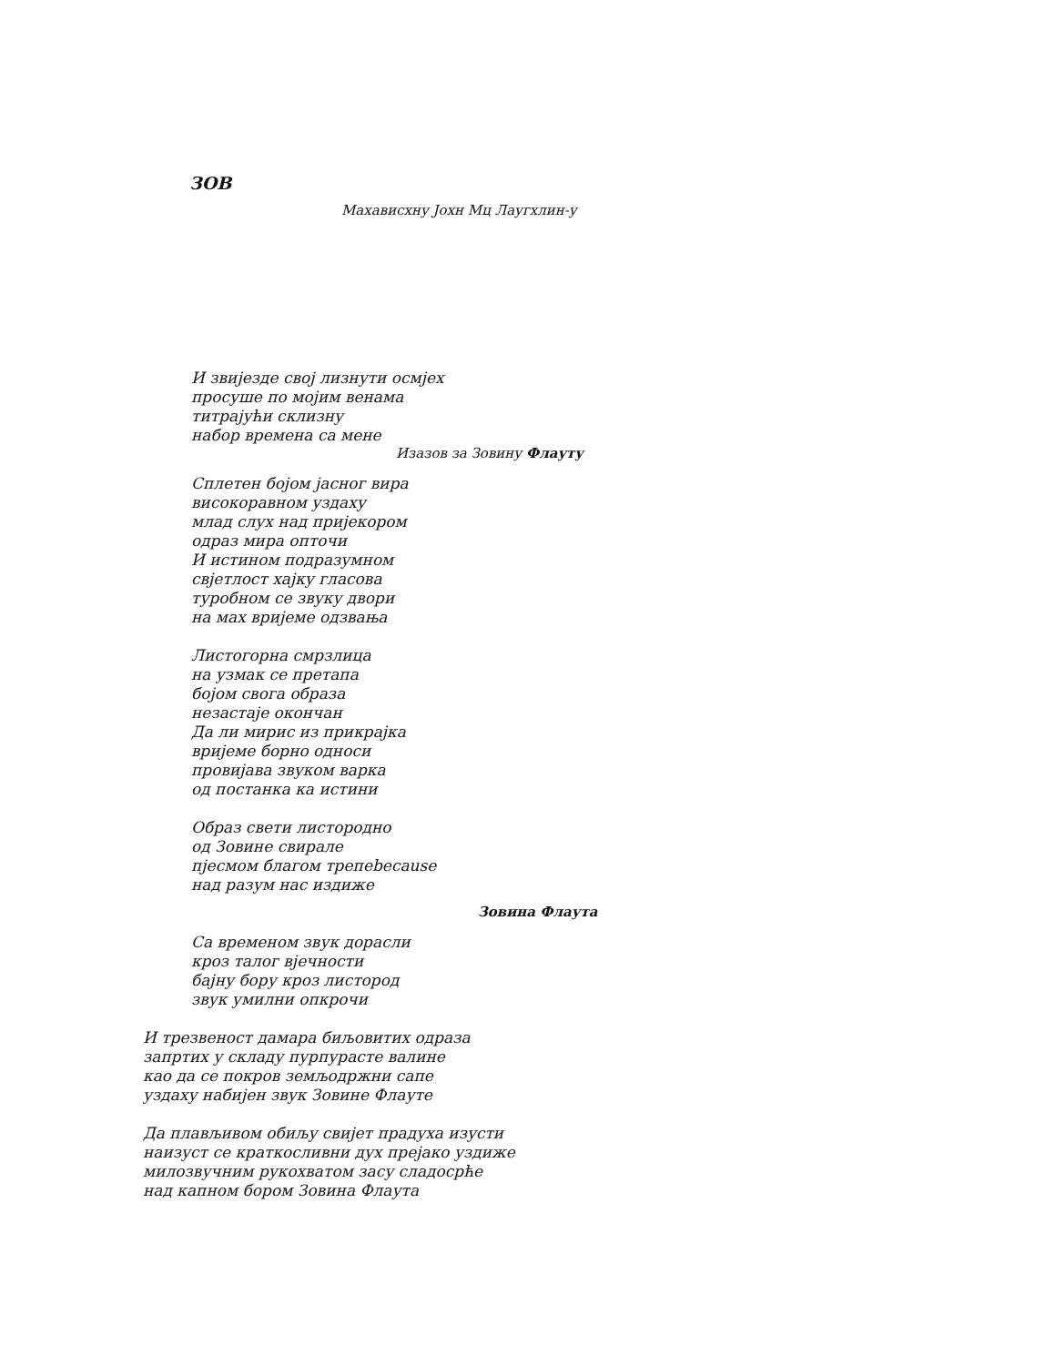ЗОВ
Махависхну Јохн Мц Лаугхлин-у
И звијезде свој лизнути осмјех
просуше по мојим венама
титрајући склизну
набор времена са мене
Изазов за Зовину Флауту
Сплетен бојом јасног вира
високоравном уздаху
млад слух над пријекором
одраз мира опточи
И истином подразумном
свјетлост хајку гласова
туробном се звуку двори
на мах вријеме одзвања
Листогорна смрзлица
на узмак се претапа
бојом свога образа
незастаје окончан
Да ли мирис из прикрајка
вријеме борно односи
провијава звуком варка
од постанка ка истини
Образ свети листородно
од Зовине свирале
пјесмом благом трепеbecause
над разум нас издиже
Зовина Флаута
Са временом звук дорасли
кроз талог вјечности
бајну бору кроз листород
звук умилни опкрочи
И трезвеност дамара биљовитих одраза
запртих у складу пурпурасте валине
као да се покров земљодржни сапе
уздаху набијен звук Зовине Флауте
Да плављивом обиљу свијет прадуха изусти
наизуст се краткосливни дух прејако уздиже
милозвучним рукохватом засу сладосрће
над капном бором Зовина Флаута